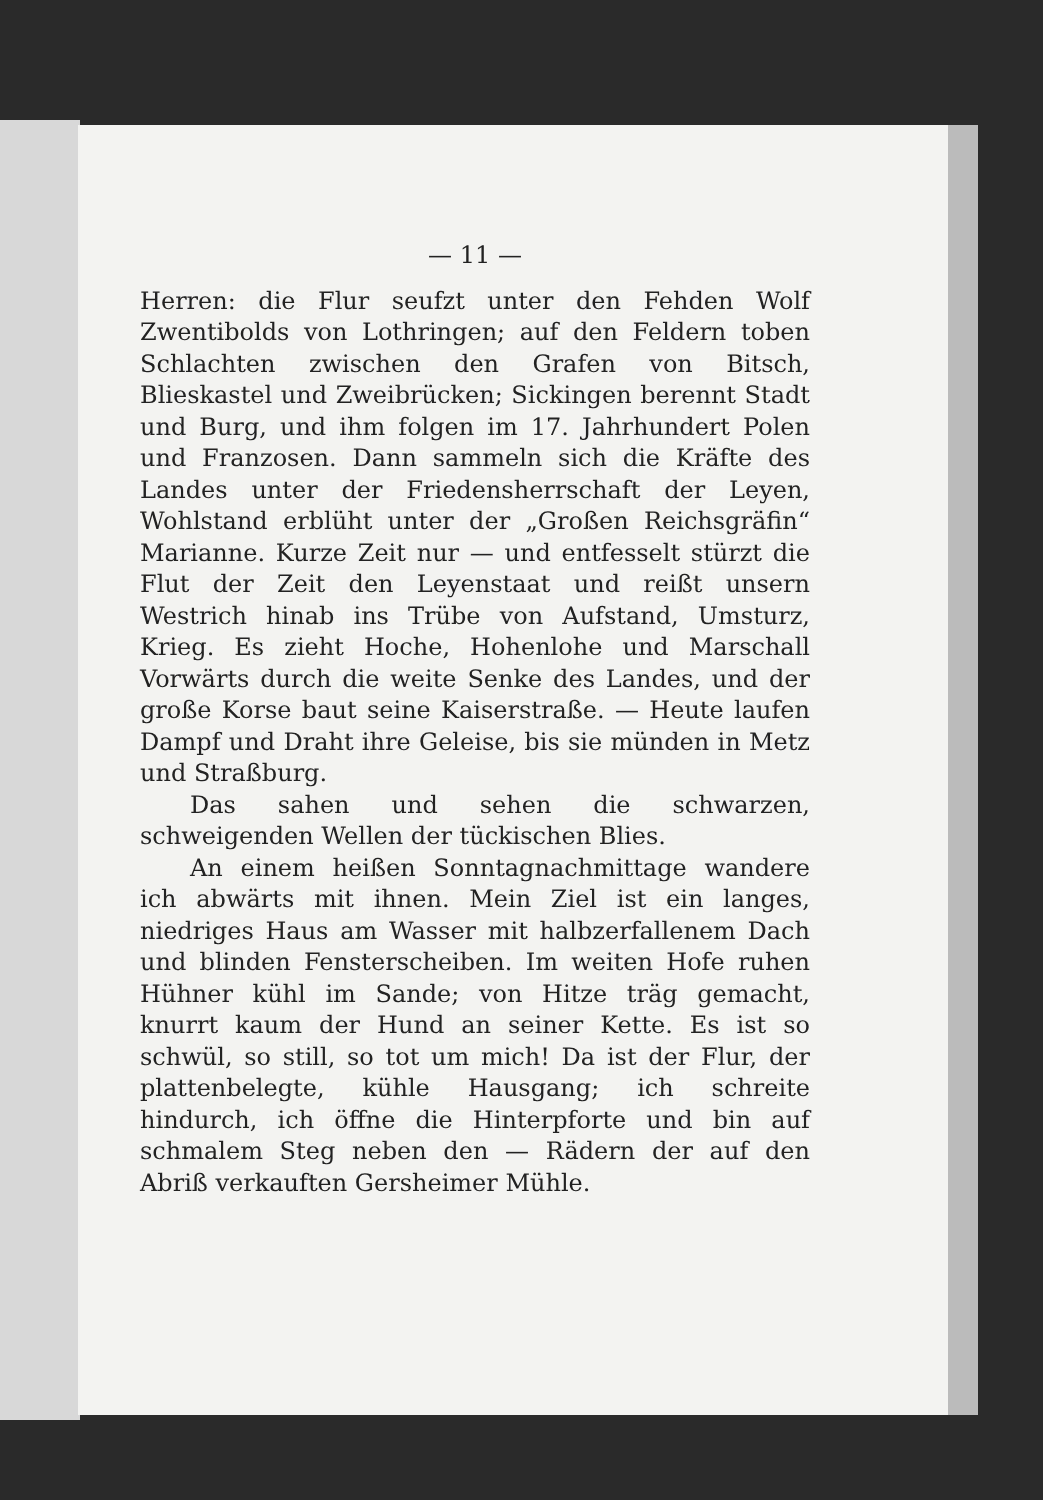— 11 —
Herren: die Flur seufzt unter den Fehden Wolf Zwentibolds von Lothringen; auf den Feldern toben Schlachten zwischen den Grafen von Bitsch, Blieskastel und Zweibrücken; Sickingen berennt Stadt und Burg, und ihm folgen im 17. Jahrhundert Polen und Franzosen. Dann sammeln sich die Kräfte des Landes unter der Friedensherrschaft der Leyen, Wohlstand erblüht unter der „Großen Reichsgräfin“ Marianne. Kurze Zeit nur — und entfesselt stürzt die Flut der Zeit den Leyenstaat und reißt unsern Westrich hinab ins Trübe von Aufstand, Umsturz, Krieg. Es zieht Hoche, Hohenlohe und Marschall Vorwärts durch die weite Senke des Landes, und der große Korse baut seine Kaiserstraße. — Heute laufen Dampf und Draht ihre Geleise, bis sie münden in Metz und Straßburg.
Das sahen und sehen die schwarzen, schweigenden Wellen der tückischen Blies.
An einem heißen Sonntagnachmittage wandere ich abwärts mit ihnen. Mein Ziel ist ein langes, niedriges Haus am Wasser mit halbzerfallenem Dach und blinden Fensterscheiben. Im weiten Hofe ruhen Hühner kühl im Sande; von Hitze träg gemacht, knurrt kaum der Hund an seiner Kette. Es ist so schwül, so still, so tot um mich! Da ist der Flur, der plattenbelegte, kühle Hausgang; ich schreite hindurch, ich öffne die Hinterpforte und bin auf schmalem Steg neben den — Rädern der auf den Abriß verkauften Gersheimer Mühle.